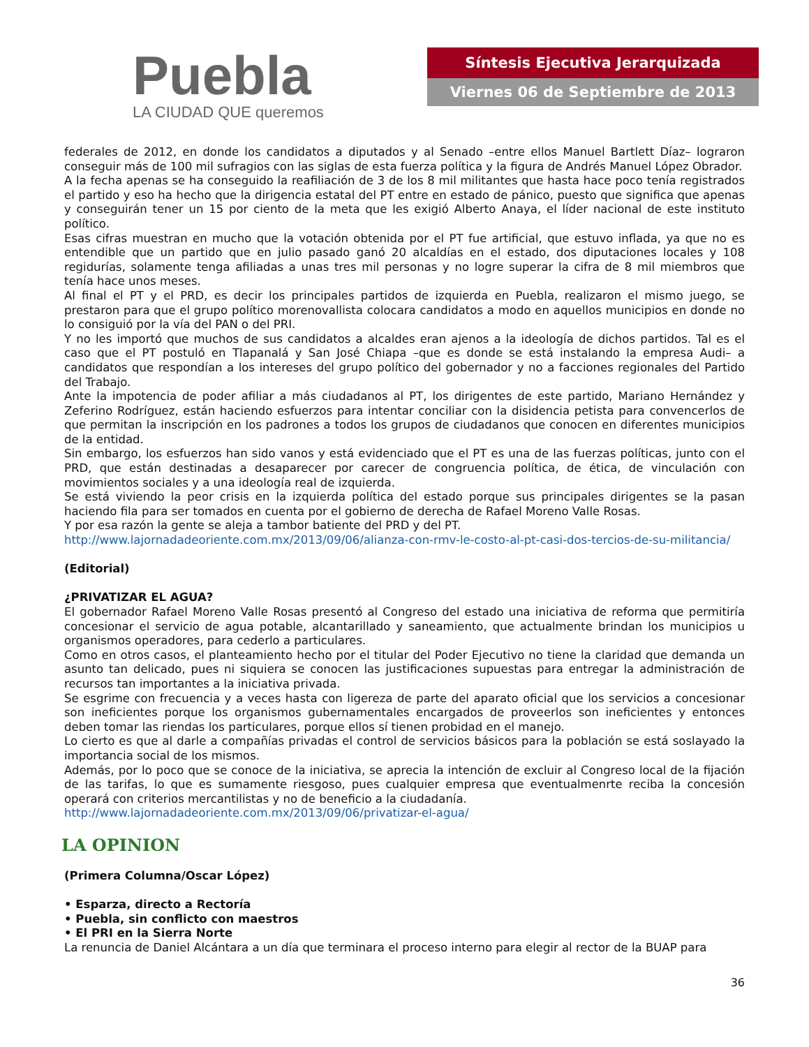Puebla
LA CIUDAD QUE queremos
Síntesis Ejecutiva Jerarquizada
Viernes 06 de Septiembre de 2013
federales de 2012, en donde los candidatos a diputados y al Senado –entre ellos Manuel Bartlett Díaz– lograron conseguir más de 100 mil sufragios con las siglas de esta fuerza política y la figura de Andrés Manuel López Obrador.
A la fecha apenas se ha conseguido la reafiliación de 3 de los 8 mil militantes que hasta hace poco tenía registrados el partido y eso ha hecho que la dirigencia estatal del PT entre en estado de pánico, puesto que significa que apenas y conseguirán tener un 15 por ciento de la meta que les exigió Alberto Anaya, el líder nacional de este instituto político.
Esas cifras muestran en mucho que la votación obtenida por el PT fue artificial, que estuvo inflada, ya que no es entendible que un partido que en julio pasado ganó 20 alcaldías en el estado, dos diputaciones locales y 108 regidurías, solamente tenga afiliadas a unas tres mil personas y no logre superar la cifra de 8 mil miembros que tenía hace unos meses.
Al final el PT y el PRD, es decir los principales partidos de izquierda en Puebla, realizaron el mismo juego, se prestaron para que el grupo político morenovallista colocara candidatos a modo en aquellos municipios en donde no lo consiguió por la vía del PAN o del PRI.
Y no les importó que muchos de sus candidatos a alcaldes eran ajenos a la ideología de dichos partidos. Tal es el caso que el PT postuló en Tlapanalá y San José Chiapa –que es donde se está instalando la empresa Audi– a candidatos que respondían a los intereses del grupo político del gobernador y no a facciones regionales del Partido del Trabajo.
Ante la impotencia de poder afiliar a más ciudadanos al PT, los dirigentes de este partido, Mariano Hernández y Zeferino Rodríguez, están haciendo esfuerzos para intentar conciliar con la disidencia petista para convencerlos de que permitan la inscripción en los padrones a todos los grupos de ciudadanos que conocen en diferentes municipios de la entidad.
Sin embargo, los esfuerzos han sido vanos y está evidenciado que el PT es una de las fuerzas políticas, junto con el PRD, que están destinadas a desaparecer por carecer de congruencia política, de ética, de vinculación con movimientos sociales y a una ideología real de izquierda.
Se está viviendo la peor crisis en la izquierda política del estado porque sus principales dirigentes se la pasan haciendo fila para ser tomados en cuenta por el gobierno de derecha de Rafael Moreno Valle Rosas.
Y por esa razón la gente se aleja a tambor batiente del PRD y del PT.
http://www.lajornadadeoriente.com.mx/2013/09/06/alianza-con-rmv-le-costo-al-pt-casi-dos-tercios-de-su-militancia/
(Editorial)
¿PRIVATIZAR EL AGUA?
El gobernador Rafael Moreno Valle Rosas presentó al Congreso del estado una iniciativa de reforma que permitiría concesionar el servicio de agua potable, alcantarillado y saneamiento, que actualmente brindan los municipios u organismos operadores, para cederlo a particulares.
Como en otros casos, el planteamiento hecho por el titular del Poder Ejecutivo no tiene la claridad que demanda un asunto tan delicado, pues ni siquiera se conocen las justificaciones supuestas para entregar la administración de recursos tan importantes a la iniciativa privada.
Se esgrime con frecuencia y a veces hasta con ligereza de parte del aparato oficial que los servicios a concesionar son ineficientes porque los organismos gubernamentales encargados de proveerlos son ineficientes y entonces deben tomar las riendas los particulares, porque ellos sí tienen probidad en el manejo.
Lo cierto es que al darle a compañías privadas el control de servicios básicos para la población se está soslayado la importancia social de los mismos.
Además, por lo poco que se conoce de la iniciativa, se aprecia la intención de excluir al Congreso local de la fijación de las tarifas, lo que es sumamente riesgoso, pues cualquier empresa que eventualmenrte reciba la concesión operará con criterios mercantilistas y no de beneficio a la ciudadanía.
http://www.lajornadadeoriente.com.mx/2013/09/06/privatizar-el-agua/
LA OPINION
(Primera Columna/Oscar López)
• Esparza, directo a Rectoría
• Puebla, sin conflicto con maestros
• El PRI en la Sierra Norte
La renuncia de Daniel Alcántara a un día que terminara el proceso interno para elegir al rector de la BUAP para
36